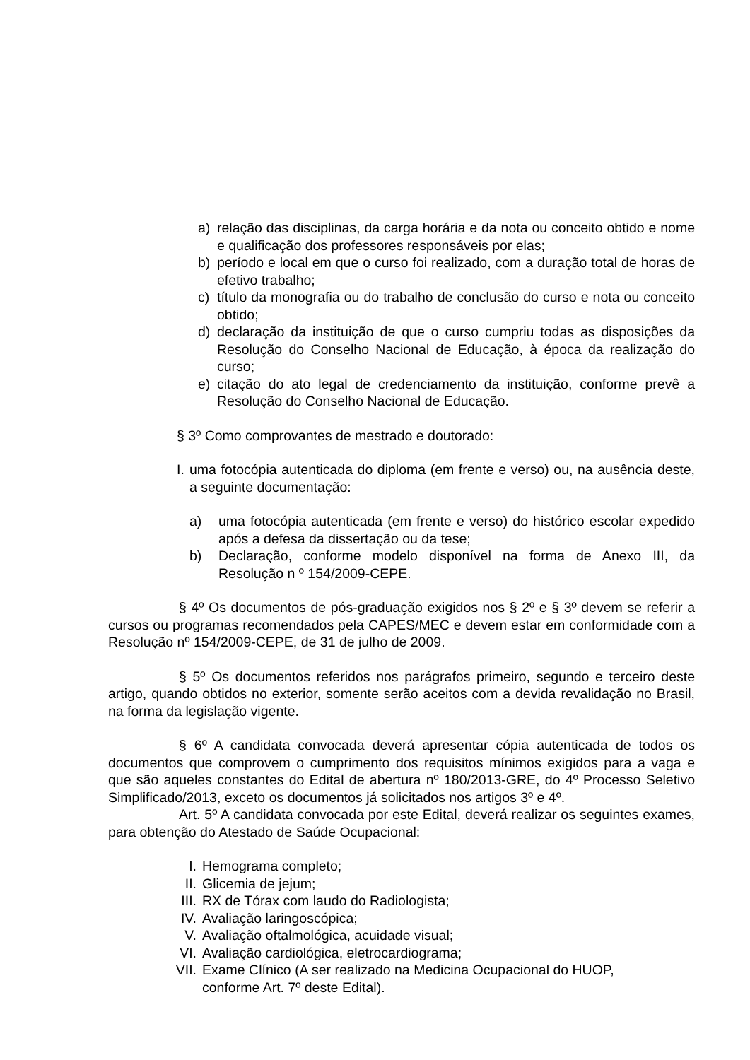a) relação das disciplinas, da carga horária e da nota ou conceito obtido e nome e qualificação dos professores responsáveis por elas;
b) período e local em que o curso foi realizado, com a duração total de horas de efetivo trabalho;
c) título da monografia ou do trabalho de conclusão do curso e nota ou conceito obtido;
d) declaração da instituição de que o curso cumpriu todas as disposições da Resolução do Conselho Nacional de Educação, à época da realização do curso;
e) citação do ato legal de credenciamento da instituição, conforme prevê a Resolução do Conselho Nacional de Educação.
§ 3º Como comprovantes de mestrado e doutorado:
I. uma fotocópia autenticada do diploma (em frente e verso) ou, na ausência deste, a seguinte documentação:
a) uma fotocópia autenticada (em frente e verso) do histórico escolar expedido após a defesa da dissertação ou da tese;
b) Declaração, conforme modelo disponível na forma de Anexo III, da Resolução n º 154/2009-CEPE.
§ 4º Os documentos de pós-graduação exigidos nos § 2º e § 3º devem se referir a cursos ou programas recomendados pela CAPES/MEC e devem estar em conformidade com a Resolução nº 154/2009-CEPE, de 31 de julho de 2009.
§ 5º Os documentos referidos nos parágrafos primeiro, segundo e terceiro deste artigo, quando obtidos no exterior, somente serão aceitos com a devida revalidação no Brasil, na forma da legislação vigente.
§ 6º A candidata convocada deverá apresentar cópia autenticada de todos os documentos que comprovem o cumprimento dos requisitos mínimos exigidos para a vaga e que são aqueles constantes do Edital de abertura nº 180/2013-GRE, do 4º Processo Seletivo Simplificado/2013, exceto os documentos já solicitados nos artigos 3º e 4º.
Art. 5º A candidata convocada por este Edital, deverá realizar os seguintes exames, para obtenção do Atestado de Saúde Ocupacional:
I. Hemograma completo;
II. Glicemia de jejum;
III. RX de Tórax com laudo do Radiologista;
IV. Avaliação laringoscópica;
V. Avaliação oftalmológica, acuidade visual;
VI. Avaliação cardiológica, eletrocardiograma;
VII. Exame Clínico (A ser realizado na Medicina Ocupacional do HUOP, conforme Art. 7º deste Edital).